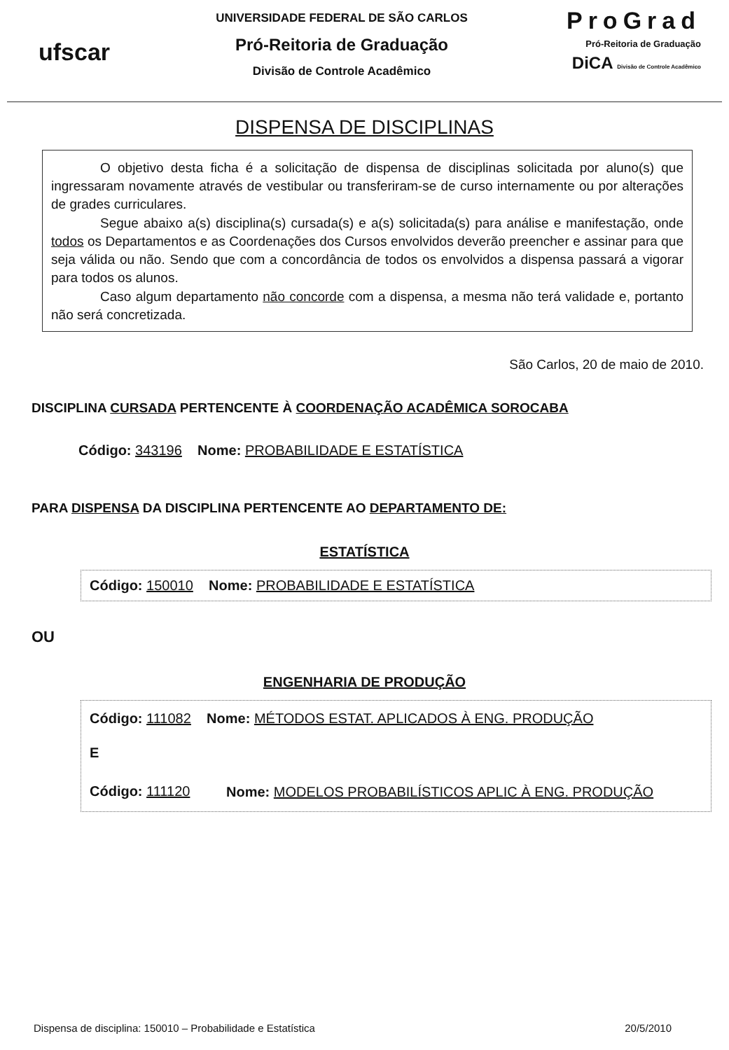ufscar
UNIVERSIDADE FEDERAL DE SÃO CARLOS
Pró-Reitoria de Graduação
Divisão de Controle Acadêmico
ProGrad
Pró-Reitoria de Graduação
DiCA Divisão de Controle Acadêmico
DISPENSA DE DISCIPLINAS
O objetivo desta ficha é a solicitação de dispensa de disciplinas solicitada por aluno(s) que ingressaram novamente através de vestibular ou transferiram-se de curso internamente ou por alterações de grades curriculares.
Segue abaixo a(s) disciplina(s) cursada(s) e a(s) solicitada(s) para análise e manifestação, onde todos os Departamentos e as Coordenações dos Cursos envolvidos deverão preencher e assinar para que seja válida ou não. Sendo que com a concordância de todos os envolvidos a dispensa passará a vigorar para todos os alunos.
Caso algum departamento não concorde com a dispensa, a mesma não terá validade e, portanto não será concretizada.
São Carlos, 20 de maio de 2010.
DISCIPLINA CURSADA PERTENCENTE À COORDENAÇÃO ACADÊMICA SOROCABA
Código: 343196 Nome: PROBABILIDADE E ESTATÍSTICA
PARA DISPENSA DA DISCIPLINA PERTENCENTE AO DEPARTAMENTO DE:
ESTATÍSTICA
Código: 150010 Nome: PROBABILIDADE E ESTATÍSTICA
OU
ENGENHARIA DE PRODUÇÃO
Código: 111082 Nome: MÉTODOS ESTAT. APLICADOS À ENG. PRODUÇÃO
E
Código: 111120
Nome: MODELOS PROBABILÍSTICOS APLIC À ENG. PRODUÇÃO
Dispensa de disciplina: 150010 – Probabilidade e Estatística 20/5/2010